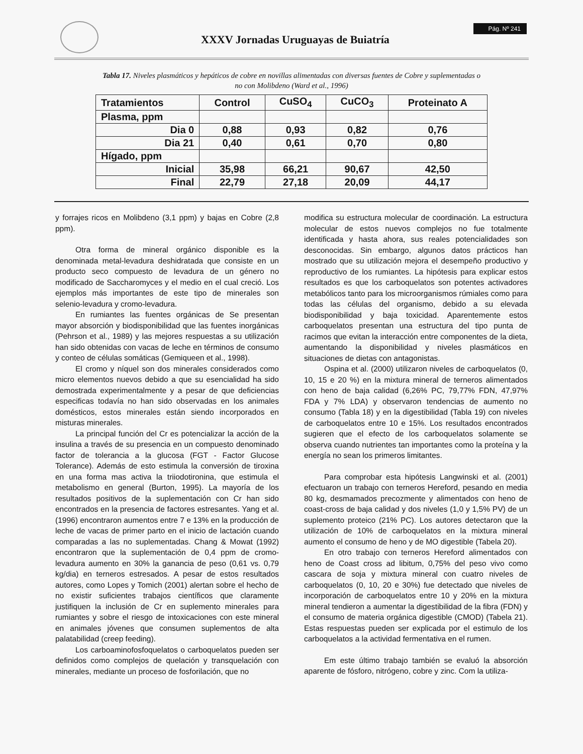XXXV Jornadas Uruguayas de Buiatría
Pág. Nº 241
Tabla 17. Niveles plasmáticos y hepáticos de cobre en novillas alimentadas con diversas fuentes de Cobre y suplementadas o no con Molibdeno (Ward et al., 1996)
| Tratamientos | Control | CuSO<sub>4</sub> | CuCO<sub>3</sub> | Proteinato A |
| --- | --- | --- | --- | --- |
| Plasma, ppm | | | | |
| Dia 0 | 0,88 | 0,93 | 0,82 | 0,76 |
| Dia 21 | 0,40 | 0,61 | 0,70 | 0,80 |
| Hígado, ppm | | | | |
| Inicial | 35,98 | 66,21 | 90,67 | 42,50 |
| Final | 22,79 | 27,18 | 20,09 | 44,17 |
y forrajes ricos en Molibdeno (3,1 ppm) y bajas en Cobre (2,8 ppm).
Otra forma de mineral orgánico disponible es la denominada metal-levadura deshidratada que consiste en un producto seco compuesto de levadura de un género no modificado de Saccharomyces y el medio en el cual creció. Los ejemplos más importantes de este tipo de minerales son selenio-levadura y cromo-levadura.
En rumiantes las fuentes orgánicas de Se presentan mayor absorción y biodisponibilidad que las fuentes inorgánicas (Pehrson et al., 1989) y las mejores respuestas a su utilización han sido obtenidas con vacas de leche en términos de consumo y conteo de células somáticas (Gemiqueen et al., 1998).
El cromo y níquel son dos minerales considerados como micro elementos nuevos debido a que su esencialidad ha sido demostrada experimentalmente y a pesar de que deficiencias especificas todavía no han sido observadas en los animales domésticos, estos minerales están siendo incorporados en misturas minerales.
La principal función del Cr es potencializar la acción de la insulina a través de su presencia en un compuesto denominado factor de tolerancia a la glucosa (FGT - Factor Glucose Tolerance). Además de esto estimula la conversión de tiroxina en una forma mas activa la triiodotironina, que estimula el metabolismo en general (Burton, 1995). La mayoría de los resultados positivos de la suplementación con Cr han sido encontrados en la presencia de factores estresantes. Yang et al. (1996) encontraron aumentos entre 7 e 13% en la producción de leche de vacas de primer parto en el inicio de lactación cuando comparadas a las no suplementadas. Chang & Mowat (1992) encontraron que la suplementación de 0,4 ppm de cromo-levadura aumento en 30% la ganancia de peso (0,61 vs. 0,79 kg/dia) en terneros estresados. A pesar de estos resultados autores, como Lopes y Tomich (2001) alertan sobre el hecho de no existir suficientes trabajos científicos que claramente justifiquen la inclusión de Cr en suplemento minerales para rumiantes y sobre el riesgo de intoxicaciones con este mineral en animales jóvenes que consumen suplementos de alta palatabilidad (creep feeding).
Los carboaminofosfoquelatos o carboquelatos pueden ser definidos como complejos de quelación y transquelación con minerales, mediante un proceso de fosforilación, que no
modifica su estructura molecular de coordinación. La estructura molecular de estos nuevos complejos no fue totalmente identificada y hasta ahora, sus reales potencialidades son desconocidas. Sin embargo, algunos datos prácticos han mostrado que su utilización mejora el desempeño productivo y reproductivo de los rumiantes. La hipótesis para explicar estos resultados es que los carboquelatos son potentes activadores metabólicos tanto para los microorganismos rúmiales como para todas las células del organismo, debido a su elevada biodisponibilidad y baja toxicidad. Aparentemente estos carboquelatos presentan una estructura del tipo punta de racimos que evitan la interacción entre componentes de la dieta, aumentando la disponibilidad y niveles plasmáticos en situaciones de dietas con antagonistas.
Ospina et al. (2000) utilizaron niveles de carboquelatos (0, 10, 15 e 20 %) en la mixtura mineral de terneros alimentados con heno de baja calidad (6,26% PC, 79,77% FDN, 47,97% FDA y 7% LDA) y observaron tendencias de aumento no consumo (Tabla 18) y en la digestibilidad (Tabla 19) con niveles de carboquelatos entre 10 e 15%. Los resultados encontrados sugieren que el efecto de los carboquelatos solamente se observa cuando nutrientes tan importantes como la proteína y la energía no sean los primeros limitantes.
Para comprobar esta hipótesis Langwinski et al. (2001) efectuaron un trabajo con terneros Hereford, pesando en media 80 kg, desmamados precozmente y alimentados con heno de coast-cross de baja calidad y dos niveles (1,0 y 1,5% PV) de un suplemento proteico (21% PC). Los autores detectaron que la utilización de 10% de carboquelatos en la mixtura mineral aumento el consumo de heno y de MO digestible (Tabela 20).
En otro trabajo con terneros Hereford alimentados con heno de Coast cross ad libitum, 0,75% del peso vivo como cascara de soja y mixtura mineral con cuatro niveles de carboquelatos (0, 10, 20 e 30%) fue detectado que niveles de incorporación de carboquelatos entre 10 y 20% en la mixtura mineral tendieron a aumentar la digestibilidad de la fibra (FDN) y el consumo de materia orgánica digestible (CMOD) (Tabela 21). Estas respuestas pueden ser explicada por el estimulo de los carboquelatos a la actividad fermentativa en el rumen.
Em este último trabajo también se evaluó la absorción aparente de fósforo, nitrógeno, cobre y zinc. Com la utiliza-